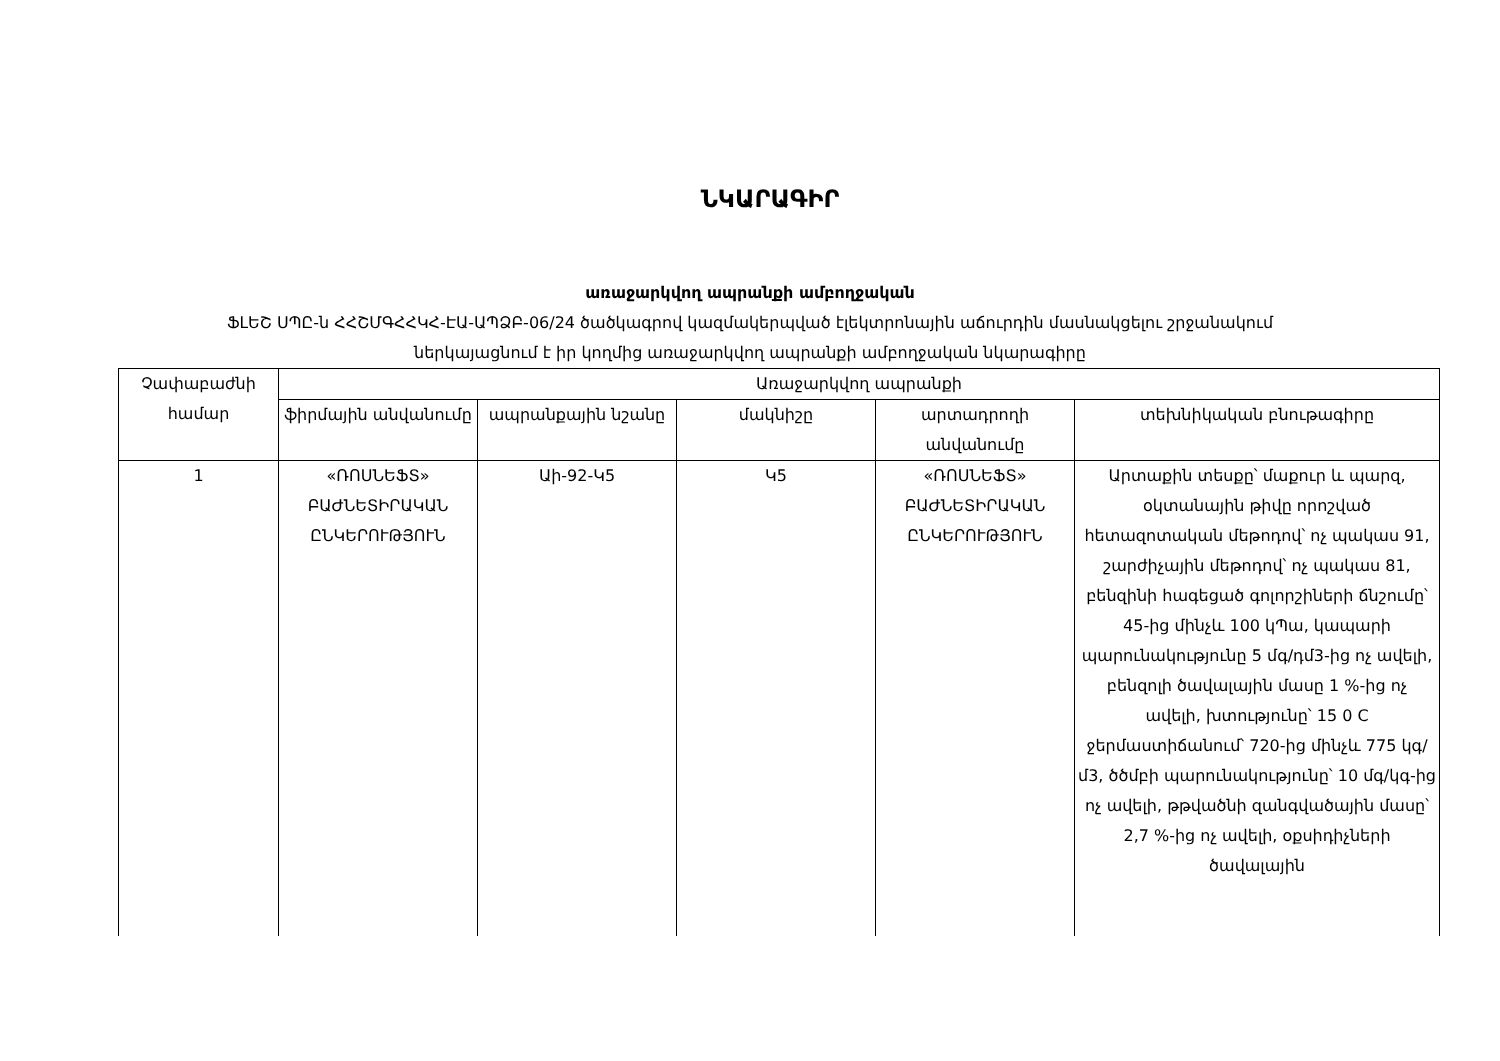ՆԿԱՐԱԳԻՐ
առաջարկվող ապրանքի ամբողջական
ՖԼԵՇ ՍՊԸ-ն ՀՀՇՄԳՀՀԿՀ-ԷԱ-ԱՊՁԲ-06/24 ծածկագրով կազմակերպված էլեկտրոնային աճուրդին մասնակցելու շրջանակում
ներկայացնում է իր կողմից առաջարկվող ապրանքի ամբողջական նկարագիրը
| Չափաբաժնի համար | Առաջարկվող ապրանքի | | | | |
| --- | --- | --- | --- | --- | --- |
| | ֆիրմային անվանումը | ապրանքային նշանը | մակնիշը | արտադրողի անվանումը | տեխնիկական բնութագիրը |
| 1 | «ՌՈՍՆԵՖՏ» ԲԱԺՆԵՏԻՐԱԿԱՆ ԸՆԿԵՐՈՒԹՅՈՒՆ | Աի-92-Կ5 | Կ5 | «ՌՈՍՆԵՖՏ» ԲԱԺՆԵՏԻՐԱԿԱՆ ԸՆԿԵՐՈՒԹՅՈՒՆ | Արտաքին տեսքը՝ մաքուր և պարզ, օկտանային թիվը որոշված հետազոտական մեթոդով՝ ոչ պակաս 91, շարժիչային մեթոդով՝ ոչ պակաս 81, բենզինի հագեցած գոլորշիների ճնշումը՝ 45-ից մինչև 100 կՊա, կապարի պարունակությունը 5 մգ/դմ3-ից ոչ ավելի, բենզոլի ծավալային մասը 1 %-ից ոչ ավելի, խտությունը՝ 15 0 C ջերմաստիճանում՝ 720-ից մինչև 775 կգ/մ3, ծծմբի պարունակությունը՝ 10 մգ/կգ-ից ոչ ավելի, թթվածնի զանգվածային մասը՝ 2,7 %-ից ոչ ավելի, օքսիդիչների ծավալային |